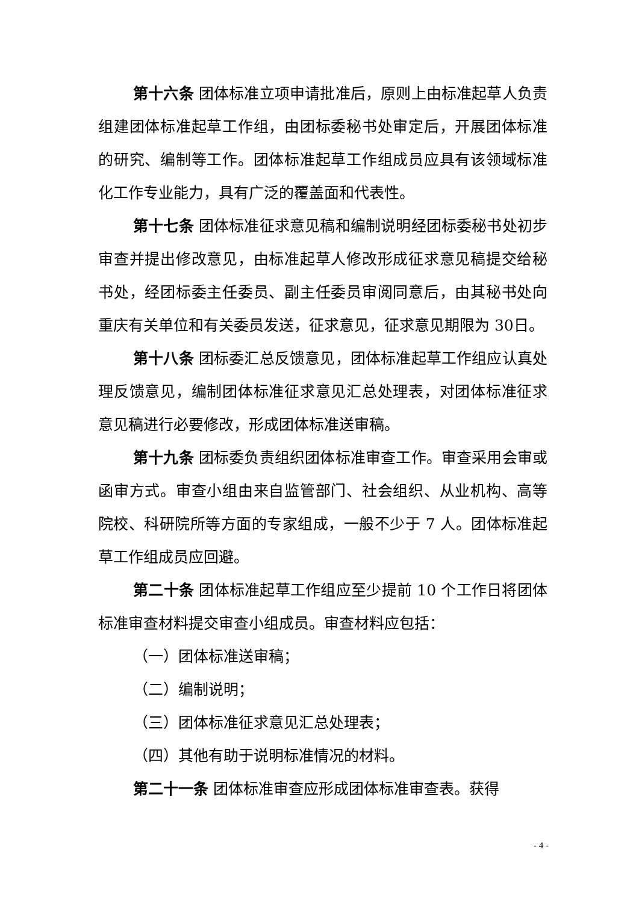第十六条 团体标准立项申请批准后，原则上由标准起草人负责组建团体标准起草工作组，由团标委秘书处审定后，开展团体标准的研究、编制等工作。团体标准起草工作组成员应具有该领域标准化工作专业能力，具有广泛的覆盖面和代表性。
第十七条 团体标准征求意见稿和编制说明经团标委秘书处初步审查并提出修改意见，由标准起草人修改形成征求意见稿提交给秘书处，经团标委主任委员、副主任委员审阅同意后，由其秘书处向重庆有关单位和有关委员发送，征求意见，征求意见期限为 30日。
第十八条 团标委汇总反馈意见，团体标准起草工作组应认真处理反馈意见，编制团体标准征求意见汇总处理表，对团体标准征求意见稿进行必要修改，形成团体标准送审稿。
第十九条 团标委负责组织团体标准审查工作。审查采用会审或函审方式。审查小组由来自监管部门、社会组织、从业机构、高等院校、科研院所等方面的专家组成，一般不少于 7 人。团体标准起草工作组成员应回避。
第二十条 团体标准起草工作组应至少提前 10 个工作日将团体标准审查材料提交审查小组成员。审查材料应包括：
（一）团体标准送审稿；
（二）编制说明；
（三）团体标准征求意见汇总处理表；
（四）其他有助于说明标准情况的材料。
第二十一条 团体标准审查应形成团体标准审查表。获得
- 4 -